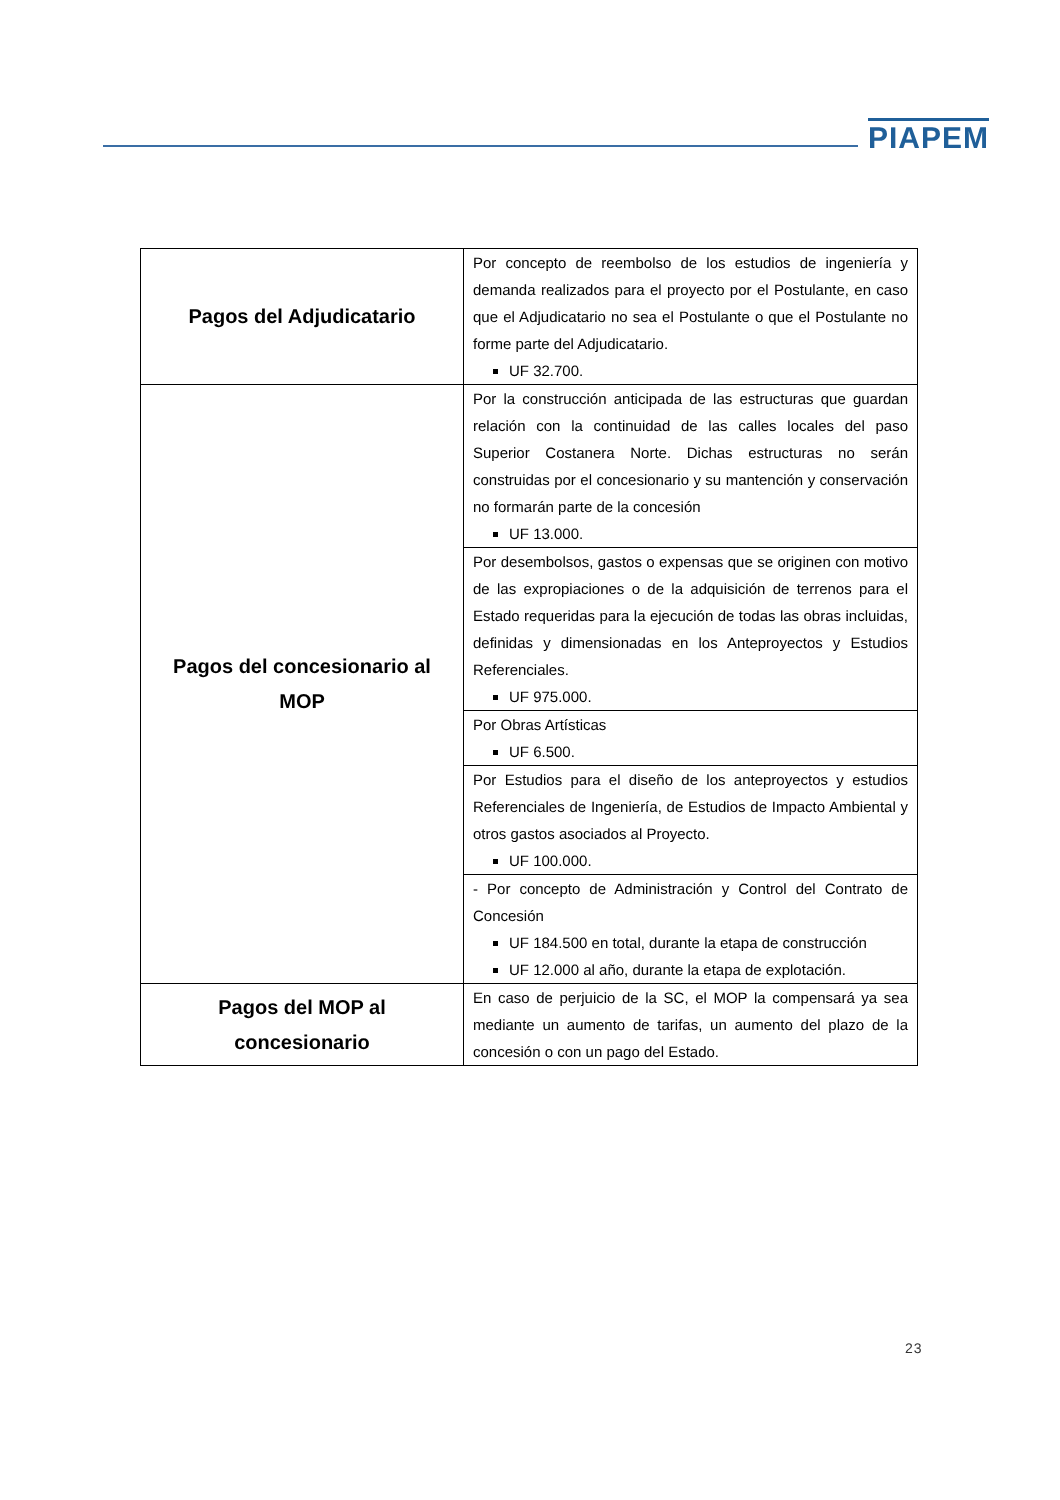PIAPEM
| Pagos del Adjudicatario | Por concepto de reembolso de los estudios de ingeniería y demanda realizados para el proyecto por el Postulante, en caso que el Adjudicatario no sea el Postulante o que el Postulante no forme parte del Adjudicatario. UF 32.700. |
| Pagos del concesionario al MOP | Por la construcción anticipada de las estructuras que guardan relación con la continuidad de las calles locales del paso Superior Costanera Norte. Dichas estructuras no serán construidas por el concesionario y su mantención y conservación no formarán parte de la concesión UF 13.000. |
| | Por desembolsos, gastos o expensas que se originen con motivo de las expropiaciones o de la adquisición de terrenos para el Estado requeridas para la ejecución de todas las obras incluidas, definidas y dimensionadas en los Anteproyectos y Estudios Referenciales. UF 975.000. |
| | Por Obras Artísticas UF 6.500. |
| | Por Estudios para el diseño de los anteproyectos y estudios Referenciales de Ingeniería, de Estudios de Impacto Ambiental y otros gastos asociados al Proyecto. UF 100.000. |
| | - Por concepto de Administración y Control del Contrato de Concesión UF 184.500 en total, durante la etapa de construcción UF 12.000 al año, durante la etapa de explotación. |
| Pagos del MOP al concesionario | En caso de perjuicio de la SC, el MOP la compensará ya sea mediante un aumento de tarifas, un aumento del plazo de la concesión o con un pago del Estado. |
23